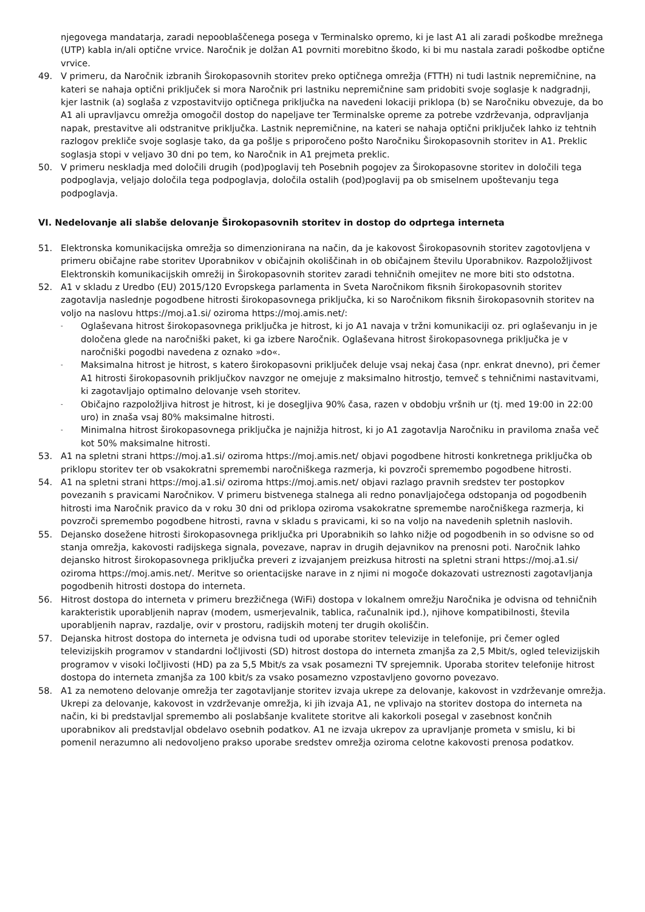njegovega mandatarja, zaradi nepooblaščenega posega v Terminalsko opremo, ki je last A1 ali zaradi poškodbe mrežnega (UTP) kabla in/ali optične vrvice. Naročnik je dolžan A1 povrniti morebitno škodo, ki bi mu nastala zaradi poškodbe optične vrvice.
49. V primeru, da Naročnik izbranih Širokopasovnih storitev preko optičnega omrežja (FTTH) ni tudi lastnik nepremičnine, na kateri se nahaja optični priključek si mora Naročnik pri lastniku nepremičnine sam pridobiti svoje soglasje k nadgradnji, kjer lastnik (a) soglaša z vzpostavitvijo optičnega priključka na navedeni lokaciji priklopa (b) se Naročniku obvezuje, da bo A1 ali upravljavcu omrežja omogočil dostop do napeljave ter Terminalske opreme za potrebe vzdrževanja, odpravljanja napak, prestavitve ali odstranitve priključka. Lastnik nepremičnine, na kateri se nahaja optični priključek lahko iz tehtnih razlogov prekliče svoje soglasje tako, da ga pošlje s priporočeno pošto Naročniku Širokopasovnih storitev in A1. Preklic soglasja stopi v veljavo 30 dni po tem, ko Naročnik in A1 prejmeta preklic.
50. V primeru neskladja med določili drugih (pod)poglavij teh Posebnih pogojev za Širokopasovne storitev in določili tega podpoglavja, veljajo določila tega podpoglavja, določila ostalih (pod)poglavij pa ob smiselnem upoštevanju tega podpoglavja.
VI. Nedelovanje ali slabše delovanje Širokopasovnih storitev in dostop do odprtega interneta
51. Elektronska komunikacijska omrežja so dimenzionirana na način, da je kakovost Širokopasovnih storitev zagotovljena v primeru običajne rabe storitev Uporabnikov v običajnih okoliščinah in ob običajnem številu Uporabnikov. Razpoložljivost Elektronskih komunikacijskih omrežij in Širokopasovnih storitev zaradi tehničnih omejitev ne more biti sto odstotna.
52. A1 v skladu z Uredbo (EU) 2015/120 Evropskega parlamenta in Sveta Naročnikom fiksnih širokopasovnih storitev zagotavlja naslednje pogodbene hitrosti širokopasovnega priključka, ki so Naročnikom fiksnih širokopasovnih storitev na voljo na naslovu https://moj.a1.si/ oziroma https://moj.amis.net/:
-
Oglaševana hitrost širokopasovnega priključka je hitrost, ki jo A1 navaja v tržni komunikaciji oz. pri oglaševanju in je določena glede na naročniški paket, ki ga izbere Naročnik. Oglaševana hitrost širokopasovnega priključka je v naročniški pogodbi navedena z oznako »do«.
-
Maksimalna hitrost je hitrost, s katero širokopasovni priključek deluje vsaj nekaj časa (npr. enkrat dnevno), pri čemer A1 hitrosti širokopasovnih priključkov navzgor ne omejuje z maksimalno hitrostjo, temveč s tehničnimi nastavitvami, ki zagotavljajo optimalno delovanje vseh storitev.
-
Običajno razpoložljiva hitrost je hitrost, ki je dosegljiva 90% časa, razen v obdobju vršnih ur (tj. med 19:00 in 22:00 uro) in znaša vsaj 80% maksimalne hitrosti.
-
Minimalna hitrost širokopasovnega priključka je najnižja hitrost, ki jo A1 zagotavlja Naročniku in praviloma znaša več kot 50% maksimalne hitrosti.
53. A1 na spletni strani https://moj.a1.si/ oziroma https://moj.amis.net/ objavi pogodbene hitrosti konkretnega priključka ob priklopu storitev ter ob vsakokratni spremembi naročniškega razmerja, ki povzroči spremembo pogodbene hitrosti.
54. A1 na spletni strani https://moj.a1.si/ oziroma https://moj.amis.net/ objavi razlago pravnih sredstev ter postopkov povezanih s pravicami Naročnikov. V primeru bistvenega stalnega ali redno ponavljajočega odstopanja od pogodbenih hitrosti ima Naročnik pravico da v roku 30 dni od priklopa oziroma vsakokratne spremembe naročniškega razmerja, ki povzroči spremembo pogodbene hitrosti, ravna v skladu s pravicami, ki so na voljo na navedenih spletnih naslovih.
55. Dejansko dosežene hitrosti širokopasovnega priključka pri Uporabnikih so lahko nižje od pogodbenih in so odvisne so od stanja omrežja, kakovosti radijskega signala, povezave, naprav in drugih dejavnikov na prenosni poti. Naročnik lahko dejansko hitrost širokopasovnega priključka preveri z izvajanjem preizkusa hitrosti na spletni strani https://moj.a1.si/ oziroma https://moj.amis.net/. Meritve so orientacijske narave in z njimi ni mogoče dokazovati ustreznosti zagotavljanja pogodbenih hitrosti dostopa do interneta.
56. Hitrost dostopa do interneta v primeru brezžičnega (WiFi) dostopa v lokalnem omrežju Naročnika je odvisna od tehničnih karakteristik uporabljenih naprav (modem, usmerjevalnik, tablica, računalnik ipd.), njihove kompatibilnosti, števila uporabljenih naprav, razdalje, ovir v prostoru, radijskih motenj ter drugih okoliščin.
57. Dejanska hitrost dostopa do interneta je odvisna tudi od uporabe storitev televizije in telefonije, pri čemer ogled televizijskih programov v standardni ločljivosti (SD) hitrost dostopa do interneta zmanjša za 2,5 Mbit/s, ogled televizijskih programov v visoki ločljivosti (HD) pa za 5,5 Mbit/s za vsak posamezni TV sprejemnik. Uporaba storitev telefonije hitrost dostopa do interneta zmanjša za 100 kbit/s za vsako posamezno vzpostavljeno govorno povezavo.
58. A1 za nemoteno delovanje omrežja ter zagotavljanje storitev izvaja ukrepe za delovanje, kakovost in vzdrževanje omrežja. Ukrepi za delovanje, kakovost in vzdrževanje omrežja, ki jih izvaja A1, ne vplivajo na storitev dostopa do interneta na način, ki bi predstavljal spremembo ali poslabšanje kvalitete storitve ali kakorkoli posegal v zasebnost končnih uporabnikov ali predstavljal obdelavo osebnih podatkov. A1 ne izvaja ukrepov za upravljanje prometa v smislu, ki bi pomenil nerazumno ali nedovoljeno prakso uporabe sredstev omrežja oziroma celotne kakovosti prenosa podatkov.